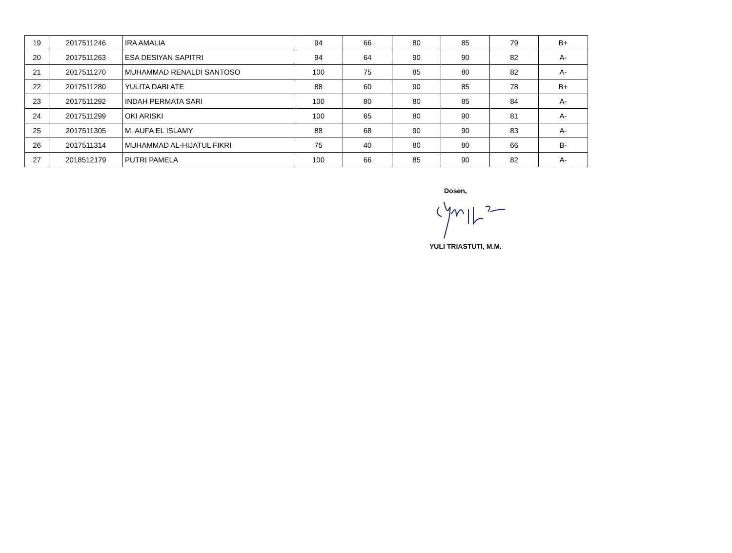| 19 | 2017511246 | IRA AMALIA | 94 | 66 | 80 | 85 | 79 | B+ |
| 20 | 2017511263 | ESA DESIYAN SAPITRI | 94 | 64 | 90 | 90 | 82 | A- |
| 21 | 2017511270 | MUHAMMAD RENALDI SANTOSO | 100 | 75 | 85 | 80 | 82 | A- |
| 22 | 2017511280 | YULITA DABI ATE | 88 | 60 | 90 | 85 | 78 | B+ |
| 23 | 2017511292 | INDAH PERMATA SARI | 100 | 80 | 80 | 85 | 84 | A- |
| 24 | 2017511299 | OKI ARISKI | 100 | 65 | 80 | 90 | 81 | A- |
| 25 | 2017511305 | M. AUFA EL ISLAMY | 88 | 68 | 90 | 90 | 83 | A- |
| 26 | 2017511314 | MUHAMMAD AL-HIJATUL FIKRI | 75 | 40 | 80 | 80 | 66 | B- |
| 27 | 2018512179 | PUTRI PAMELA | 100 | 66 | 85 | 90 | 82 | A- |
Dosen,
YULI TRIASTUTI, M.M.